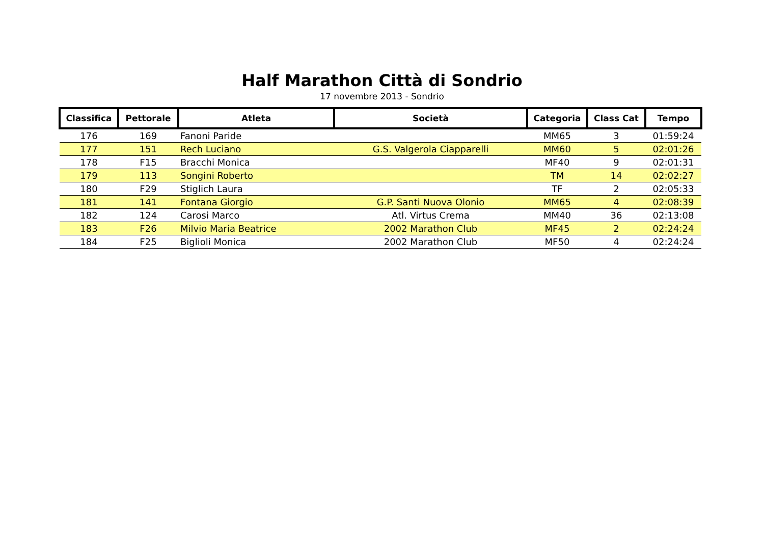Half Marathon Città di Sondrio
17 novembre 2013 - Sondrio
| Classifica | Pettorale | Atleta | Società | Categoria | Class Cat | Tempo |
| --- | --- | --- | --- | --- | --- | --- |
| 176 | 169 | Fanoni Paride | | MM65 | 3 | 01:59:24 |
| 177 | 151 | Rech Luciano | G.S. Valgerola Ciapparelli | MM60 | 5 | 02:01:26 |
| 178 | F15 | Bracchi Monica | | MF40 | 9 | 02:01:31 |
| 179 | 113 | Songini Roberto | | TM | 14 | 02:02:27 |
| 180 | F29 | Stiglich Laura | | TF | 2 | 02:05:33 |
| 181 | 141 | Fontana Giorgio | G.P. Santi Nuova Olonio | MM65 | 4 | 02:08:39 |
| 182 | 124 | Carosi Marco | Atl. Virtus Crema | MM40 | 36 | 02:13:08 |
| 183 | F26 | Milvio Maria Beatrice | 2002 Marathon Club | MF45 | 2 | 02:24:24 |
| 184 | F25 | Biglioli Monica | 2002 Marathon Club | MF50 | 4 | 02:24:24 |